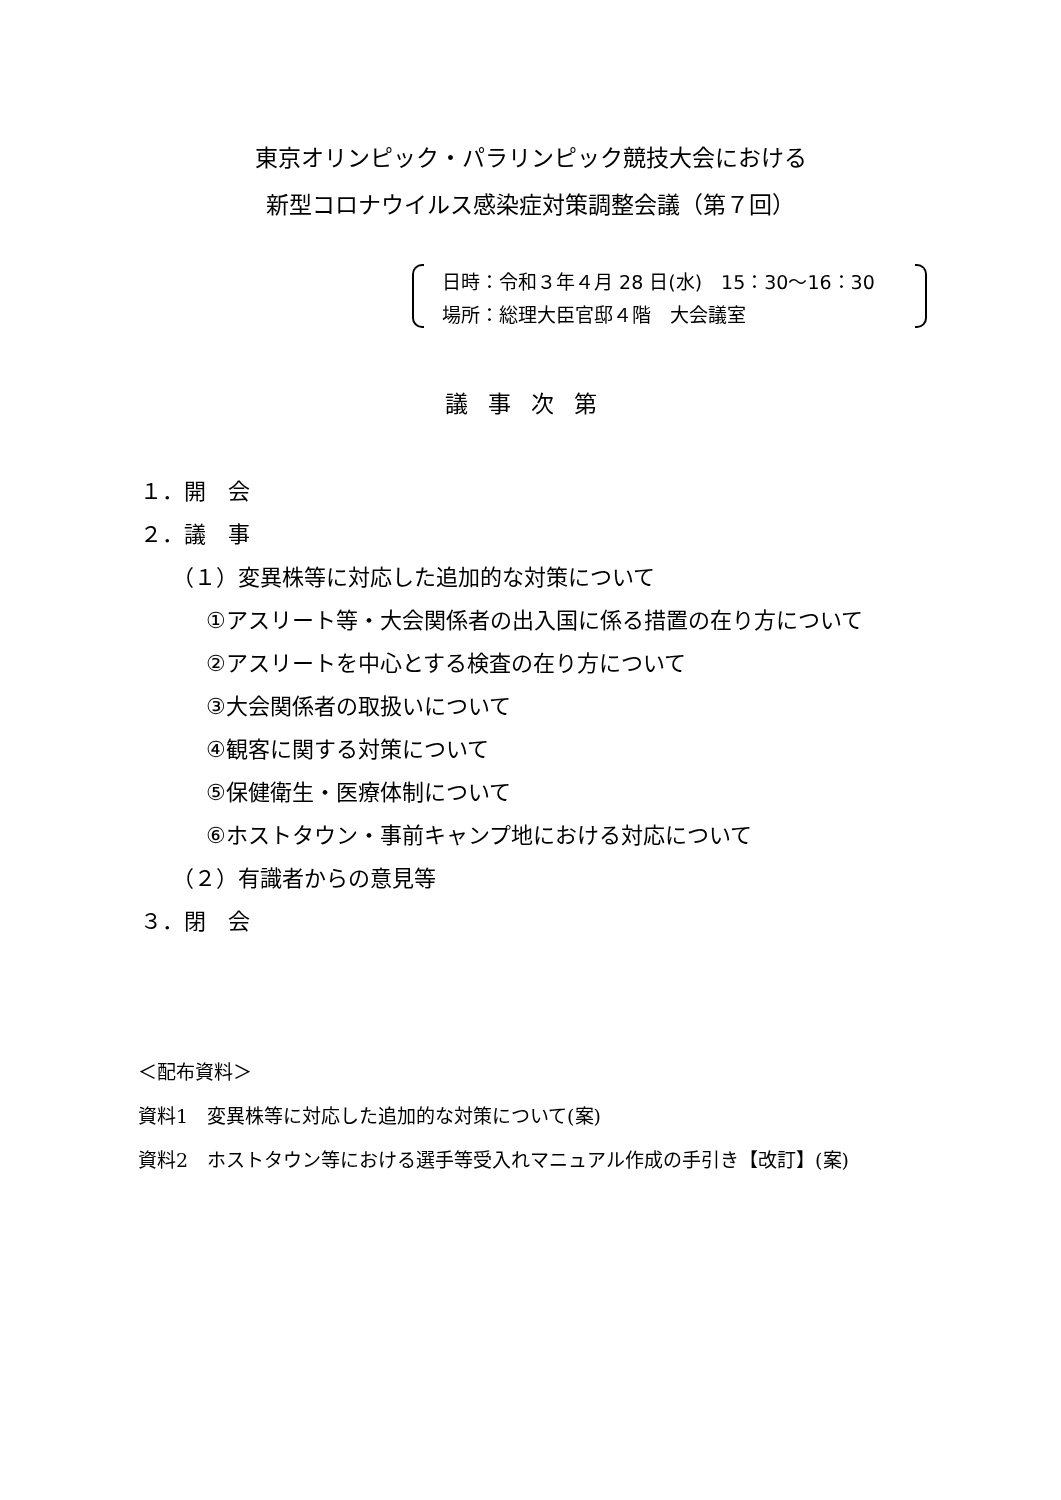東京オリンピック・パラリンピック競技大会における
新型コロナウイルス感染症対策調整会議（第７回）
日時：令和３年４月 28 日(水)　15：30〜16：30
場所：総理大臣官邸４階　大会議室
議事次第
１．開　会
２．議　事
（１）変異株等に対応した追加的な対策について
①アスリート等・大会関係者の出入国に係る措置の在り方について
②アスリートを中心とする検査の在り方について
③大会関係者の取扱いについて
④観客に関する対策について
⑤保健衛生・医療体制について
⑥ホストタウン・事前キャンプ地における対応について
（２）有識者からの意見等
３．閉　会
＜配布資料＞
資料1　変異株等に対応した追加的な対策について(案)
資料2　ホストタウン等における選手等受入れマニュアル作成の手引き【改訂】(案)